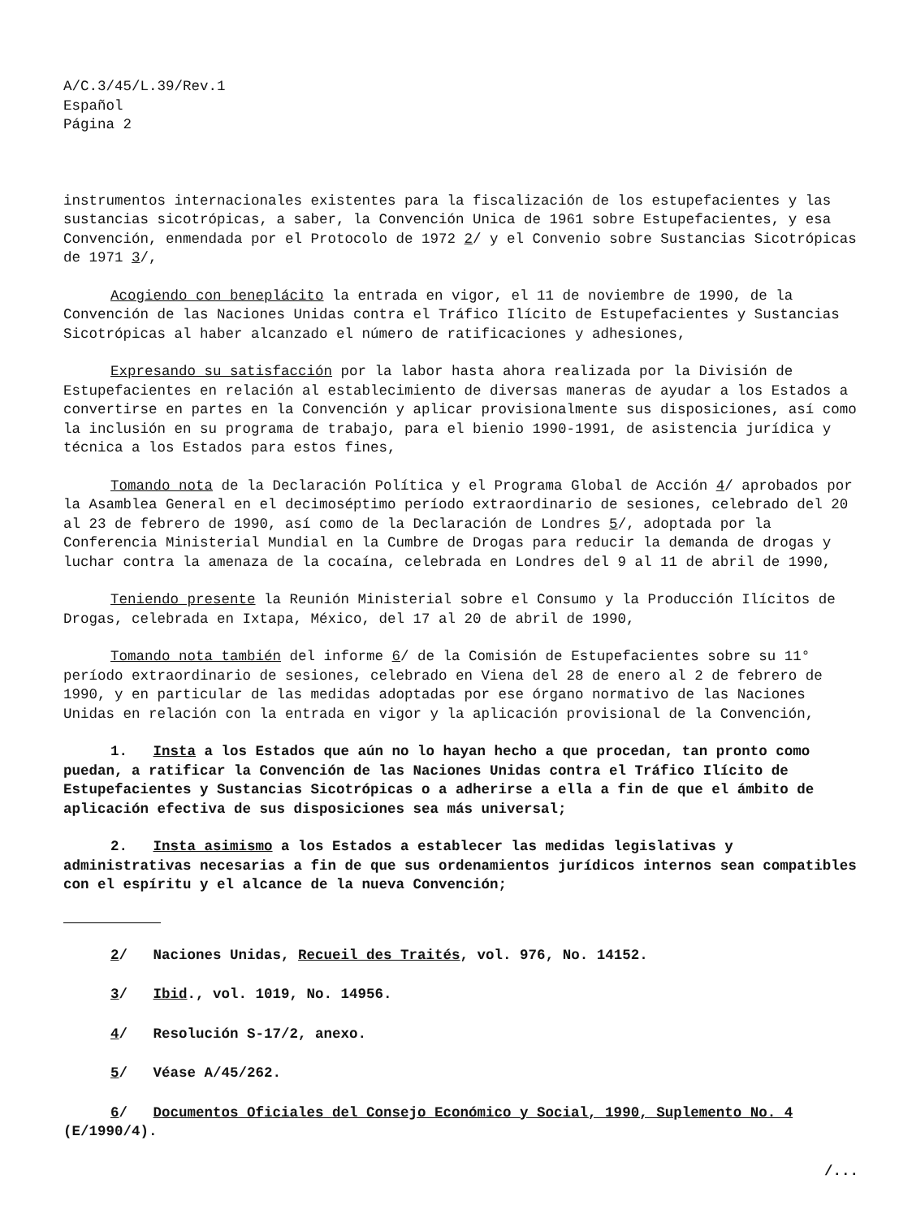A/C.3/45/L.39/Rev.1
Español
Página 2
instrumentos internacionales existentes para la fiscalización de los estupefacientes y las sustancias sicotrópicas, a saber, la Convención Unica de 1961 sobre Estupefacientes, y esa Convención, enmendada por el Protocolo de 1972 2/ y el Convenio sobre Sustancias Sicotrópicas de 1971 3/,
Acogiendo con beneplácito la entrada en vigor, el 11 de noviembre de 1990, de la Convención de las Naciones Unidas contra el Tráfico Ilícito de Estupefacientes y Sustancias Sicotrópicas al haber alcanzado el número de ratificaciones y adhesiones,
Expresando su satisfacción por la labor hasta ahora realizada por la División de Estupefacientes en relación al establecimiento de diversas maneras de ayudar a los Estados a convertirse en partes en la Convención y aplicar provisionalmente sus disposiciones, así como la inclusión en su programa de trabajo, para el bienio 1990-1991, de asistencia jurídica y técnica a los Estados para estos fines,
Tomando nota de la Declaración Política y el Programa Global de Acción 4/ aprobados por la Asamblea General en el decimoséptimo período extraordinario de sesiones, celebrado del 20 al 23 de febrero de 1990, así como de la Declaración de Londres 5/, adoptada por la Conferencia Ministerial Mundial en la Cumbre de Drogas para reducir la demanda de drogas y luchar contra la amenaza de la cocaína, celebrada en Londres del 9 al 11 de abril de 1990,
Teniendo presente la Reunión Ministerial sobre el Consumo y la Producción Ilícitos de Drogas, celebrada en Ixtapa, México, del 17 al 20 de abril de 1990,
Tomando nota también del informe 6/ de la Comisión de Estupefacientes sobre su 11° período extraordinario de sesiones, celebrado en Viena del 28 de enero al 2 de febrero de 1990, y en particular de las medidas adoptadas por ese órgano normativo de las Naciones Unidas en relación con la entrada en vigor y la aplicación provisional de la Convención,
1. Insta a los Estados que aún no lo hayan hecho a que procedan, tan pronto como puedan, a ratificar la Convención de las Naciones Unidas contra el Tráfico Ilícito de Estupefacientes y Sustancias Sicotrópicas o a adherirse a ella a fin de que el ámbito de aplicación efectiva de sus disposiciones sea más universal;
2. Insta asimismo a los Estados a establecer las medidas legislativas y administrativas necesarias a fin de que sus ordenamientos jurídicos internos sean compatibles con el espíritu y el alcance de la nueva Convención;
2/ Naciones Unidas, Recueil des Traités, vol. 976, No. 14152.
3/ Ibid., vol. 1019, No. 14956.
4/ Resolución S-17/2, anexo.
5/ Véase A/45/262.
6/ Documentos Oficiales del Consejo Económico y Social, 1990, Suplemento No. 4 (E/1990/4).
/...